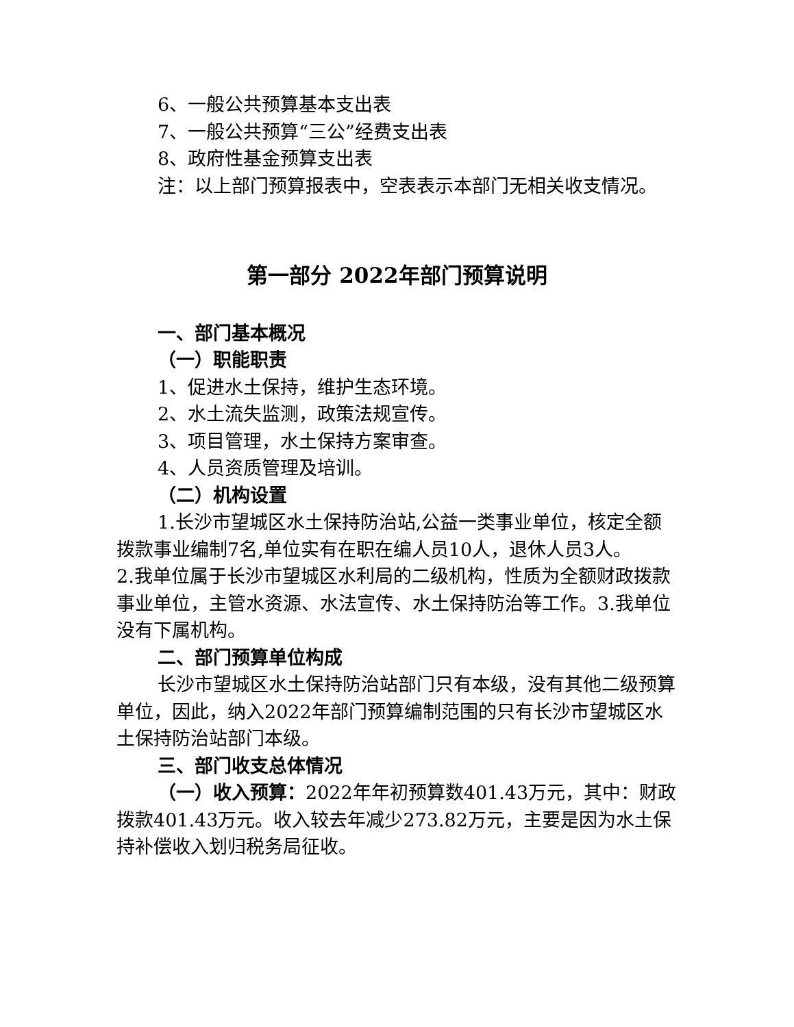6、一般公共预算基本支出表
7、一般公共预算“三公”经费支出表
8、政府性基金预算支出表
注：以上部门预算报表中，空表表示本部门无相关收支情况。
第一部分 2022年部门预算说明
一、部门基本概况
（一）职能职责
1、促进水土保持，维护生态环境。
2、水土流失监测，政策法规宣传。
3、项目管理，水土保持方案审查。
4、人员资质管理及培训。
（二）机构设置
1.长沙市望城区水土保持防治站,公益一类事业单位，核定全额拨款事业编制7名,单位实有在职在编人员10人，退休人员3人。
2.我单位属于长沙市望城区水利局的二级机构，性质为全额财政拨款事业单位，主管水资源、水法宣传、水土保持防治等工作。3.我单位没有下属机构。
二、部门预算单位构成
长沙市望城区水土保持防治站部门只有本级，没有其他二级预算单位，因此，纳入2022年部门预算编制范围的只有长沙市望城区水土保持防治站部门本级。
三、部门收支总体情况
（一）收入预算：2022年年初预算数401.43万元，其中：财政拨款401.43万元。收入较去年减少273.82万元，主要是因为水土保持补偿收入划归税务局征收。